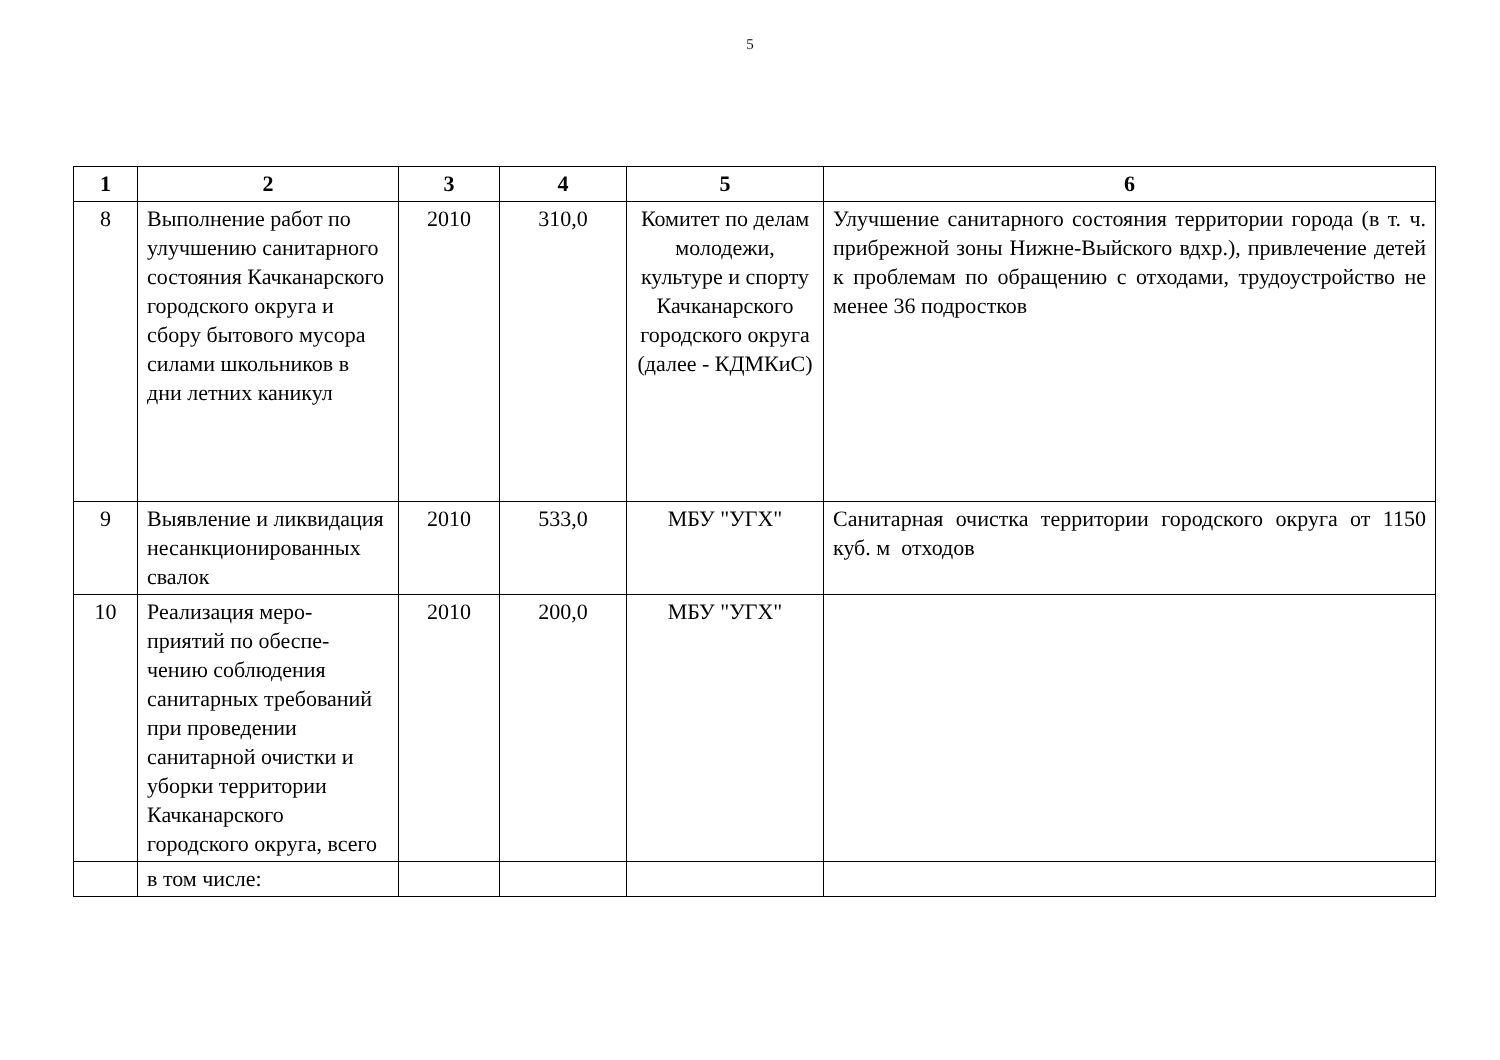5
| 1 | 2 | 3 | 4 | 5 | 6 |
| --- | --- | --- | --- | --- | --- |
| 8 | Выполнение работ по улучшению санитарного состояния Качканарского городского округа и сбору бытового мусора силами школьников в дни летних каникул | 2010 | 310,0 | Комитет по делам молодежи, культуре и спорту Качканарского городского округа (далее - КДМКиС) | Улучшение санитарного состояния территории города (в т. ч. прибрежной зоны Нижне-Выйского вдхр.), привлечение детей к проблемам по обращению с отходами, трудоустройство не менее 36 подростков |
| 9 | Выявление и ликвидация несанкционированных свалок | 2010 | 533,0 | МБУ "УГХ" | Санитарная очистка территории городского округа от 1150 куб. м отходов |
| 10 | Реализация меро-приятий по обеспе-чению соблюдения санитарных требований при проведении санитарной очистки и уборки территории Качканарского городского округа, всего | 2010 | 200,0 | МБУ "УГХ" | |
| | в том числе: | | | | |